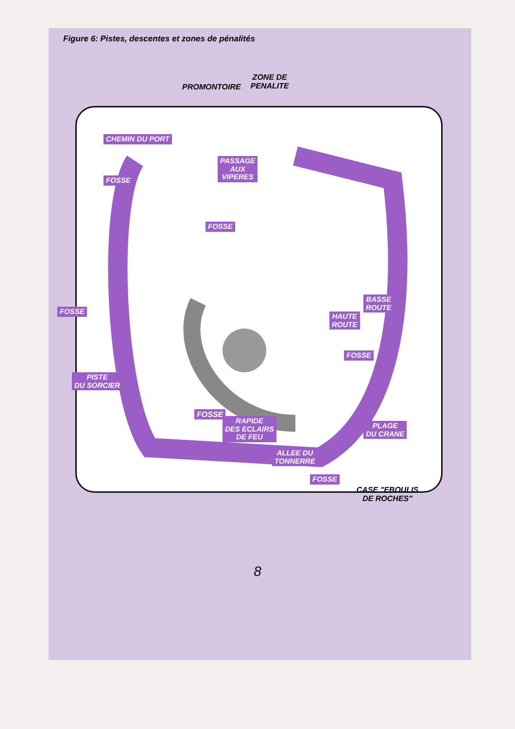Figure 6: Pistes, descentes et zones de pénalités
PROMONTOIRE
ZONE DE
PENALITE
CHEMIN DU PORT
PASSAGE
AUX
VIPERES
FOSSE
FOSSE
FOSSE
BASSE
ROUTE
HAUTE
ROUTE
FOSSE
PISTE
DU SORCIER
RAPIDE
DES ECLAIRS
DE FEU
PLAGE
DU CRANE
FOSSE
FOSSE
ALLEE DU
TONNERRE
CASE "EBOULIS
DE ROCHES"
8